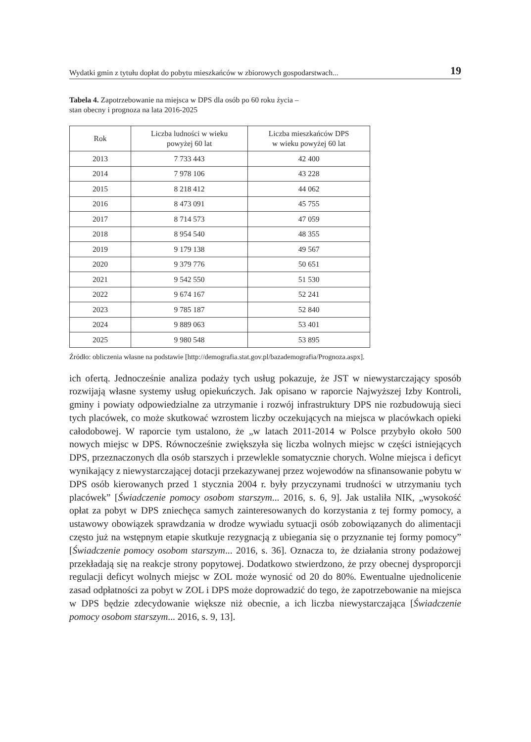Wydatki gmin z tytułu dopłat do pobytu mieszkańców w zbiorowych gospodarstwach... 19
Tabela 4. Zapotrzebowanie na miejsca w DPS dla osób po 60 roku życia –
stan obecny i prognoza na lata 2016-2025
| Rok | Liczba ludności w wieku powyżej 60 lat | Liczba mieszkańców DPS w wieku powyżej 60 lat |
| --- | --- | --- |
| 2013 | 7 733 443 | 42 400 |
| 2014 | 7 978 106 | 43 228 |
| 2015 | 8 218 412 | 44 062 |
| 2016 | 8 473 091 | 45 755 |
| 2017 | 8 714 573 | 47 059 |
| 2018 | 8 954 540 | 48 355 |
| 2019 | 9 179 138 | 49 567 |
| 2020 | 9 379 776 | 50 651 |
| 2021 | 9 542 550 | 51 530 |
| 2022 | 9 674 167 | 52 241 |
| 2023 | 9 785 187 | 52 840 |
| 2024 | 9 889 063 | 53 401 |
| 2025 | 9 980 548 | 53 895 |
Źródło: obliczenia własne na podstawie [http://demografia.stat.gov.pl/bazademografia/Prognoza.aspx].
ich ofertą. Jednocześnie analiza podaży tych usług pokazuje, że JST w niewystarczający sposób rozwijają własne systemy usług opiekuńczych. Jak opisano w raporcie Najwyższej Izby Kontroli, gminy i powiaty odpowiedzialne za utrzymanie i rozwój infrastruktury DPS nie rozbudowują sieci tych placówek, co może skutkować wzrostem liczby oczekujących na miejsca w placówkach opieki całodobowej. W raporcie tym ustalono, że „w latach 2011-2014 w Polsce przybyło około 500 nowych miejsc w DPS. Równocześnie zwiększyła się liczba wolnych miejsc w części istniejących DPS, przeznaczonych dla osób starszych i przewlekle somatycznie chorych. Wolne miejsca i deficyt wynikający z niewystarczającej dotacji przekazywanej przez wojewodów na sfinansowanie pobytu w DPS osób kierowanych przed 1 stycznia 2004 r. były przyczynami trudności w utrzymaniu tych placówek” [Świadczenie pomocy osobom starszym... 2016, s. 6, 9]. Jak ustaliła NIK, „wysokość opłat za pobyt w DPS zniechęca samych zainteresowanych do korzystania z tej formy pomocy, a ustawowy obowiązek sprawdzania w drodze wywiadu sytuacji osób zobowiązanych do alimentacji często już na wstępnym etapie skutkuje rezygnacją z ubiegania się o przyznanie tej formy pomocy” [Świadczenie pomocy osobom starszym... 2016, s. 36]. Oznacza to, że działania strony podażowej przekładają się na reakcje strony popytowej. Dodatkowo stwierdzono, że przy obecnej dysproporcji regulacji deficyt wolnych miejsc w ZOL może wynosić od 20 do 80%. Ewentualne ujednolicenie zasad odpłatności za pobyt w ZOL i DPS może doprowadzić do tego, że zapotrzebowanie na miejsca w DPS będzie zdecydowanie większe niż obecnie, a ich liczba niewystarczająca [Świadczenie pomocy osobom starszym... 2016, s. 9, 13].